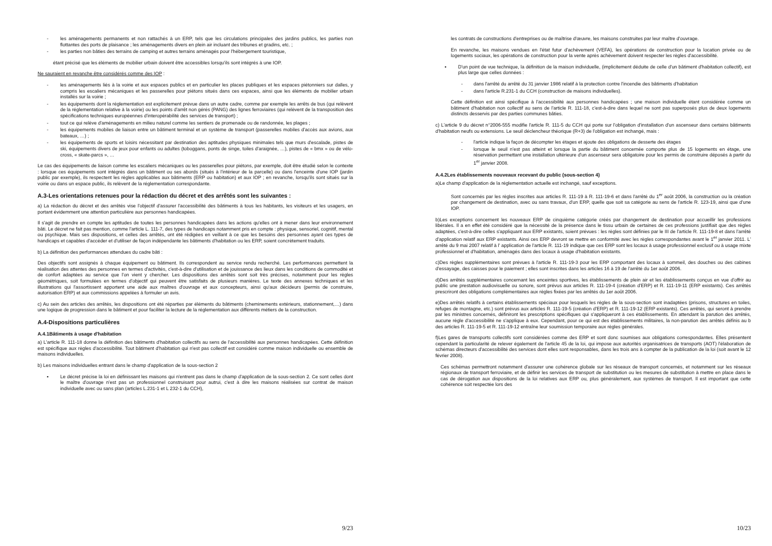- les aménagements permanents et non rattachés à un ERP, tels que les circulations principales des jardins publics, les parties non flottantes des ports de plaisance ; les aménagements divers en plein air incluant des tribunes et gradins, etc. ;
- les parties non bâties des terrains de camping et autres terrains aménagés pour l'hébergement touristique,
étant précisé que les éléments de mobilier urbain doivent être accessibles lorsqu'ils sont intégrés à une IOP.
Ne sauraient en revanche être considérés comme des IOP :
- les aménagements liés à la voirie et aux espaces publics et en particulier les places publiques et les espaces piétonniers sur dalles, y compris les escaliers mécaniques et les passerelles pour piétons situés dans ces espaces, ainsi que les éléments de mobilier urbain installés sur la voirie ;
- les équipements dont la réglementation est explicitement prévue dans un autre cadre, comme par exemple les arrêts de bus (qui relèvent de la réglementation relative à la voirie) ou les points d'arrêt non gérés (PANG) des lignes ferroviaires (qui relèvent de la transposition des spécifications techniques européennes d'interopérabilité des services de transport) ;
- tout ce qui relève d'aménagements en milieu naturel comme les sentiers de promenade ou de randonnée, les plages ;
- les équipements mobiles de liaison entre un bâtiment terminal et un système de transport (passerelles mobiles d'accès aux avions, aux bateaux, …) ;
- les équipements de sports et loisirs nécessitant par destination des aptitudes physiques minimales tels que murs d'escalade, pistes de ski, équipements divers de jeux pour enfants ou adultes (toboggans, ponts de singe, toiles d'araignée, …), pistes de « bmx » ou de vélo-cross, « skate-parcs », …
Le cas des équipements de liaison comme les escaliers mécaniques ou les passerelles pour piétons, par exemple, doit être étudié selon le contexte : lorsque ces équipements sont intégrés dans un bâtiment ou ses abords (situés à l'intérieur de la parcelle) ou dans l'enceinte d'une IOP (jardin public par exemple), ils respectent les règles applicables aux bâtiments (ERP ou habitation) et aux IOP ; en revanche, lorsqu'ils sont situés sur la voirie ou dans un espace public, ils relèvent de la réglementation correspondante.
A.3-Les orientations retenues pour la rédaction du décret et des arrêtés sont les suivantes :
a) La rédaction du décret et des arrêtés vise l'objectif d'assurer l'accessibilité des bâtiments à tous les habitants, les visiteurs et les usagers, en portant évidemment une attention particulière aux personnes handicapées.
Il s'agit de prendre en compte les aptitudes de toutes les personnes handicapées dans les actions qu'elles ont à mener dans leur environnement bâti. Le décret ne fait pas mention, comme l'article L. 111-7, des types de handicaps notamment pris en compte : physique, sensoriel, cognitif, mental ou psychique. Mais ses dispositions, et celles des arrêtés, ont été rédigées en veillant à ce que les besoins des personnes ayant ces types de handicaps et capables d'accéder et d'utiliser de façon indépendante les bâtiments d'habitation ou les ERP, soient concrètement traduits.
b) La définition des performances attendues du cadre bâti :
Des objectifs sont assignés à chaque équipement ou bâtiment. Ils correspondent au service rendu recherché. Les performances permettent la réalisation des attentes des personnes en termes d'activités, c'est-à-dire d'utilisation et de jouissance des lieux dans les conditions de commodité et de confort adaptées au service que l'on vient y chercher. Les dispositions des arrêtés sont soit très précises, notamment pour les règles géométriques, soit formulées en termes d'objectif qui peuvent être satisfaits de plusieurs manières. Le texte des annexes techniques et les illustrations qui l'assortissent apportent une aide aux maîtres d'ouvrage et aux concepteurs, ainsi qu'aux décideurs (permis de construire, autorisation ERP) et aux commissions appelées à formuler un avis.
c) Au sein des articles des arrêtés, les dispositions ont été réparties par éléments du bâtiments (cheminements extérieurs, stationnement,…) dans une logique de progression dans le bâtiment et pour faciliter la lecture de la réglementation aux différents métiers de la construction.
A.4-Dispositions particulières
A.4.1Bâtiments à usage d'habitation
a) L'article R. 111-18 donne la définition des bâtiments d'habitation collectifs au sens de l'accessibilité aux personnes handicapées. Cette définition est spécifique aux règles d'accessibilité. Tout bâtiment d'habitation qui n'est pas collectif est considéré comme maison individuelle ou ensemble de maisons individuelles.
b) Les maisons individuelles entrant dans le champ d'application de la sous-section 2
▪ Le décret précise la loi en définissant les maisons qui n'entrent pas dans le champ d'application de la sous-section 2. Ce sont celles dont le maître d'ouvrage n'est pas un professionnel construisant pour autrui, c'est à dire les maisons réalisées sur contrat de maison individuelle avec ou sans plan (articles L.231-1 et L 232-1 du CCH),
9/23
les contrats de constructions d'entreprises ou de maîtrise d'œuvre, les maisons construites par leur maître d'ouvrage.
En revanche, les maisons vendues en l'état futur d'achèvement (VEFA), les opérations de construction pour la location privée ou de logements sociaux, les opérations de construction pour la vente après achèvement doivent respecter les règles d'accessibilité.
▪ D'un point de vue technique, la définition de la maison individuelle, (implicitement déduite de celle d'un bâtiment d'habitation collectif), est plus large que celles données :
- dans l'arrêté du arrêté du 31 janvier 1986 relatif à la protection contre l'incendie des bâtiments d'habitation
- dans l'article R.231-1 du CCH (construction de maisons individuelles).
Cette définition est ainsi spécifique à l'accessibilité aux personnes handicapées ; une maison individuelle étant considérée comme un bâtiment d'habitation non collectif au sens de l'article R. 111-18, c'est-à-dire dans lequel ne sont pas superposés plus de deux logements distincts desservis par des parties communes bâties.
c) L'article 9 du décret n°2006-555 modifie l'article R. 111-5 du CCH qui porte sur l'obligation d'installation d'un ascenseur dans certains bâtiments d'habitation neufs ou extensions. Le seuil déclencheur théorique (R+3) de l'obligation est inchangé, mais :
- l'article indique la façon de décompter les étages et ajoute des obligations de desserte des étages
- lorsque le seuil n'est pas atteint et lorsque la partie du bâtiment concernée comporte plus de 15 logements en étage, une réservation permettant une installation ultérieure d'un ascenseur sera obligatoire pour les permis de construire déposés à partir du 1<sup>er</sup> janvier 2008.
A.4.2Les établissements nouveaux recevant du public (sous-section 4)
a)Le champ d'application de la réglementation actuelle est inchangé, sauf exceptions.
Sont concernés par les règles inscrites aux articles R. 111-19 à R. 111-19-6 et dans l'arrêté du 1<sup>er</sup> août 2006, la construction ou la création par changement de destination, avec ou sans travaux, d'un ERP, quelle que soit sa catégorie au sens de l'article R. 123-19, ainsi que d'une IOP.
b)Les exceptions concernent les nouveaux ERP de cinquième catégorie créés par changement de destination pour accueillir les professions libérales. Il a en effet été considéré que la nécessité de la présence dans le tissu urbain de certaines de ces professions justifiait que des règles adaptées, c'est-à-dire celles s'appliquant aux ERP existants, soient prévues : les règles sont définies par le III de l'article R. 111-19-8 et dans l'arrêté d'application relatif aux ERP existants. Ainsi ces ERP devront se mettre en conformité avec les règles correspondantes avant le 1<sup>er</sup> janvier 2011. L' arrêté du 9 mai 2007 relatif à l' application de l'article R. 111-19 indique que ces ERP sont les locaux à usage professionnel exclusif ou à usage mixte professionnel et d'habitation, aménagés dans des locaux à usage d'habitation existants.
c)Des règles supplémentaires sont prévues à l'article R. 111-19-3 pour les ERP comportant des locaux à sommeil, des douches ou des cabines d'essayage, des caisses pour le paiement ; elles sont inscrites dans les articles 16 à 19 de l'arrêté du 1er août 2006.
d)Des arrêtés supplémentaires concernant les enceintes sportives, les établissements de plein air et les établissements conçus en vue d'offrir au public une prestation audiovisuelle ou sonore, sont prévus aux articles R. 111-19-4 (création d'ERP) et R. 111-19-11 (ERP existants). Ces arrêtés prescriront des obligations complémentaires aux règles fixées par les arrêtés du 1er août 2006.
e)Des arrêtés relatifs à certains établissements spéciaux pour lesquels les règles de la sous-section sont inadaptées (prisons, structures en toiles, refuges de montagne, etc.) sont prévus aux articles R. 111-19-5 (création d'ERP) et R. 111-19-12 (ERP existants). Ces arrêtés, qui seront à prendre par les ministres concernés, définiront les prescriptions spécifiques qui s'appliqueront à ces établissements. En attendant la parution des arrêtés, aucune règle d'accessibilité ne s'applique à eux. Cependant, pour ce qui est des établissements militaires, la non-parution des arrêtés définis au b des articles R. 111-19-5 et R. 111-19-12 entraîne leur soumission temporaire aux règles générales.
f)Les gares de transports collectifs sont considérées comme des ERP et sont donc soumises aux obligations correspondantes. Elles présentent cependant la particularité de relever également de l'article 45 de la loi, qui impose aux autorités organisatrices de transports (AOT) l'élaboration de schémas directeurs d'accessibilité des services dont elles sont responsables, dans les trois ans à compter de la publication de la loi (soit avant le 12 février 2008).
Ces schémas permettront notamment d'assurer une cohérence globale sur les réseaux de transport concernés, et notamment sur les réseaux régionaux de transport ferroviaire, et de définir les services de transport de substitution ou les mesures de substitution à mettre en place dans le cas de dérogation aux dispositions de la loi relatives aux ERP ou, plus généralement, aux systèmes de transport. Il est important que cette cohérence soit respectée lors des
10/23